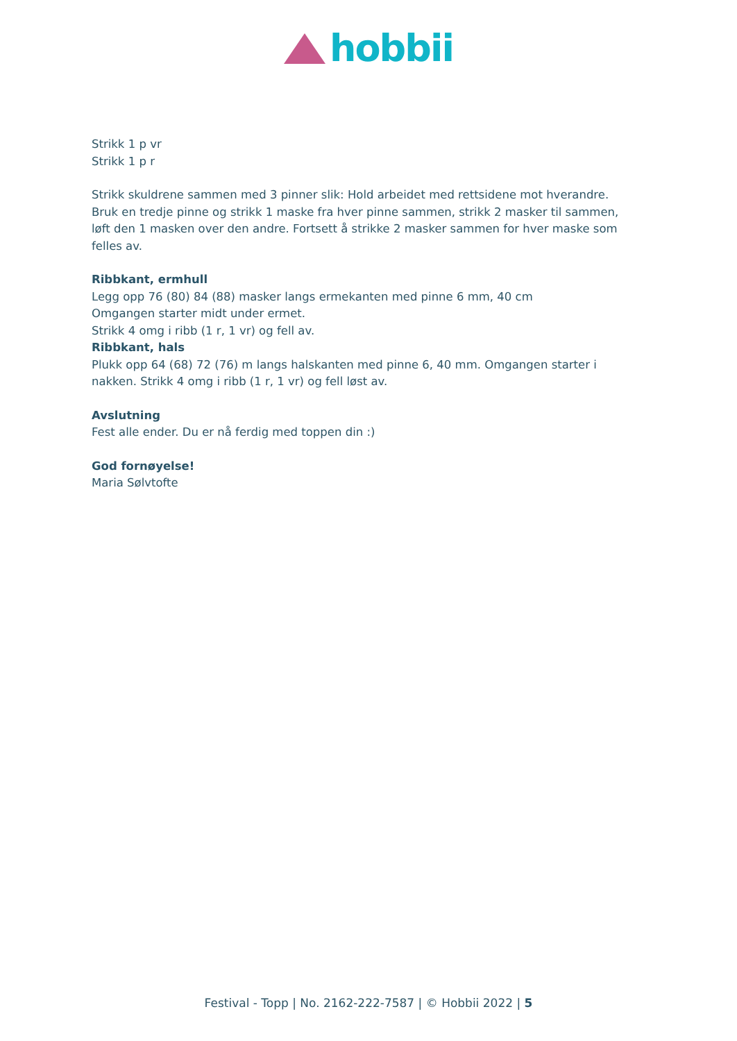hobbii
Strikk 1 p vr
Strikk 1 p r
Strikk skuldrene sammen med 3 pinner slik: Hold arbeidet med rettsidene mot hverandre. Bruk en tredje pinne og strikk 1 maske fra hver pinne sammen, strikk 2 masker til sammen, løft den 1 masken over den andre. Fortsett å strikke 2 masker sammen for hver maske som felles av.
Ribbkant, ermhull
Legg opp 76 (80) 84 (88) masker langs ermekanten med pinne 6 mm, 40 cm
Omgangen starter midt under ermet.
Strikk 4 omg i ribb (1 r, 1 vr) og fell av.
Ribbkant, hals
Plukk opp 64 (68) 72 (76) m langs halskanten med pinne 6, 40 mm. Omgangen starter i nakken. Strikk 4 omg i ribb (1 r, 1 vr) og fell løst av.
Avslutning
Fest alle ender. Du er nå ferdig med toppen din :)
God fornøyelse!
Maria Sølvtofte
Festival - Topp | No. 2162-222-7587 | © Hobbii 2022 | 5